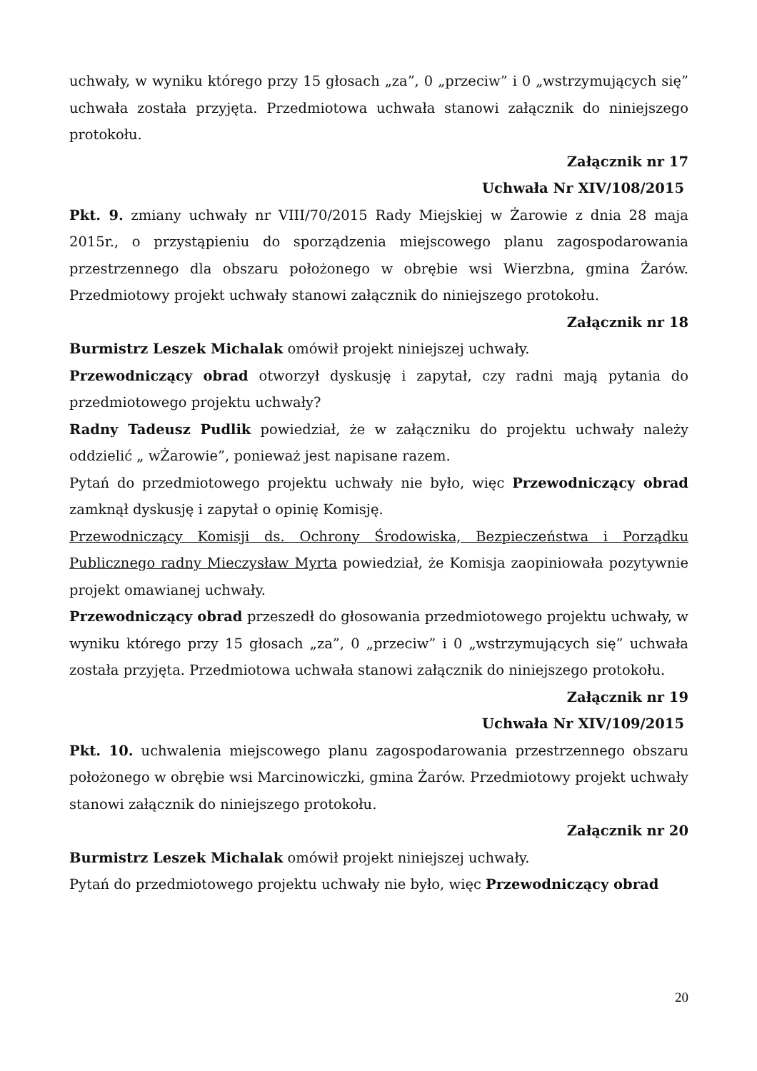uchwały, w wyniku którego przy 15 głosach „za”, 0 „przeciw” i 0 „wstrzymujących się” uchwała została przyjęta. Przedmiotowa uchwała stanowi załącznik do niniejszego protokołu.
Załącznik nr 17
Uchwała Nr XIV/108/2015
Pkt. 9. zmiany uchwały nr VIII/70/2015 Rady Miejskiej w Żarowie z dnia 28 maja 2015r., o przystąpieniu do sporządzenia miejscowego planu zagospodarowania przestrzennego dla obszaru położonego w obrębie wsi Wierzbna, gmina Żarów. Przedmiotowy projekt uchwały stanowi załącznik do niniejszego protokołu.
Załącznik nr 18
Burmistrz Leszek Michalak omówił projekt niniejszej uchwały.
Przewodniczący obrad otworzył dyskusję i zapytał, czy radni mają pytania do przedmiotowego projektu uchwały?
Radny Tadeusz Pudlik powiedział, że w załączniku do projektu uchwały należy oddzielić „ wŻarowie”, ponieważ jest napisane razem.
Pytań do przedmiotowego projektu uchwały nie było, więc Przewodniczący obrad zamknął dyskusję i zapytał o opinię Komisję.
Przewodniczący Komisji ds. Ochrony Środowiska, Bezpieczeństwa i Porządku Publicznego radny Mieczysław Myrta powiedział, że Komisja zaopiniowała pozytywnie projekt omawianej uchwały.
Przewodniczący obrad przeszedł do głosowania przedmiotowego projektu uchwały, w wyniku którego przy 15 głosach „za”, 0 „przeciw” i 0 „wstrzymujących się” uchwała została przyjęta. Przedmiotowa uchwała stanowi załącznik do niniejszego protokołu.
Załącznik nr 19
Uchwała Nr XIV/109/2015
Pkt. 10. uchwalenia miejscowego planu zagospodarowania przestrzennego obszaru położonego w obrębie wsi Marcinowiczki, gmina Żarów. Przedmiotowy projekt uchwały stanowi załącznik do niniejszego protokołu.
Załącznik nr 20
Burmistrz Leszek Michalak omówił projekt niniejszej uchwały.
Pytań do przedmiotowego projektu uchwały nie było, więc Przewodniczący obrad
20